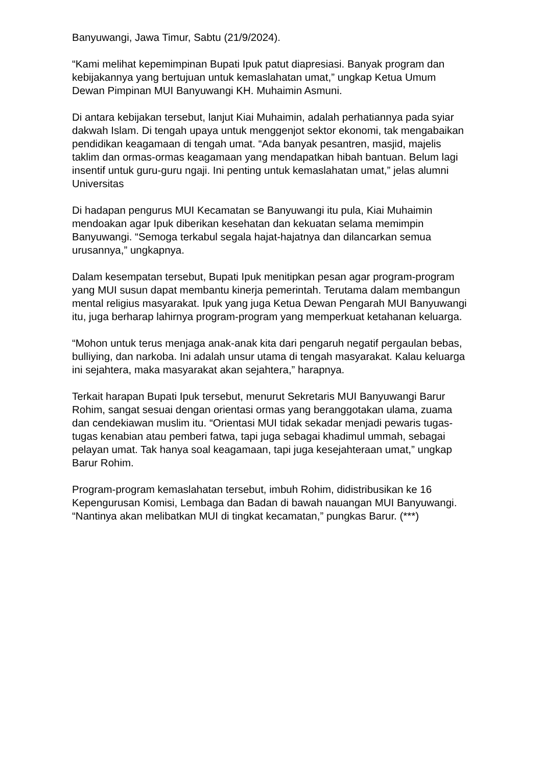Banyuwangi, Jawa Timur, Sabtu (21/9/2024).
“Kami melihat kepemimpinan Bupati Ipuk patut diapresiasi. Banyak program dan kebijakannya yang bertujuan untuk kemaslahatan umat,” ungkap Ketua Umum Dewan Pimpinan MUI Banyuwangi KH. Muhaimin Asmuni.
Di antara kebijakan tersebut, lanjut Kiai Muhaimin, adalah perhatiannya pada syiar dakwah Islam. Di tengah upaya untuk menggenjot sektor ekonomi, tak mengabaikan pendidikan keagamaan di tengah umat. “Ada banyak pesantren, masjid, majelis taklim dan ormas-ormas keagamaan yang mendapatkan hibah bantuan. Belum lagi insentif untuk guru-guru ngaji. Ini penting untuk kemaslahatan umat,” jelas alumni Universitas
Di hadapan pengurus MUI Kecamatan se Banyuwangi itu pula, Kiai Muhaimin mendoakan agar Ipuk diberikan kesehatan dan kekuatan selama memimpin Banyuwangi. “Semoga terkabul segala hajat-hajatnya dan dilancarkan semua urusannya,” ungkapnya.
Dalam kesempatan tersebut, Bupati Ipuk menitipkan pesan agar program-program yang MUI susun dapat membantu kinerja pemerintah. Terutama dalam membangun mental religius masyarakat. Ipuk yang juga Ketua Dewan Pengarah MUI Banyuwangi itu, juga berharap lahirnya program-program yang memperkuat ketahanan keluarga.
“Mohon untuk terus menjaga anak-anak kita dari pengaruh negatif pergaulan bebas, bulliying, dan narkoba. Ini adalah unsur utama di tengah masyarakat. Kalau keluarga ini sejahtera, maka masyarakat akan sejahtera,” harapnya.
Terkait harapan Bupati Ipuk tersebut, menurut Sekretaris MUI Banyuwangi Barur Rohim, sangat sesuai dengan orientasi ormas yang beranggotakan ulama, zuama dan cendekiawan muslim itu. “Orientasi MUI tidak sekadar menjadi pewaris tugas-tugas kenabian atau pemberi fatwa, tapi juga sebagai khadimul ummah, sebagai pelayan umat. Tak hanya soal keagamaan, tapi juga kesejahteraan umat,” ungkap Barur Rohim.
Program-program kemaslahatan tersebut, imbuh Rohim, didistribusikan ke 16 Kepengurusan Komisi, Lembaga dan Badan di bawah nauangan MUI Banyuwangi. “Nantinya akan melibatkan MUI di tingkat kecamatan,” pungkas Barur. (***)